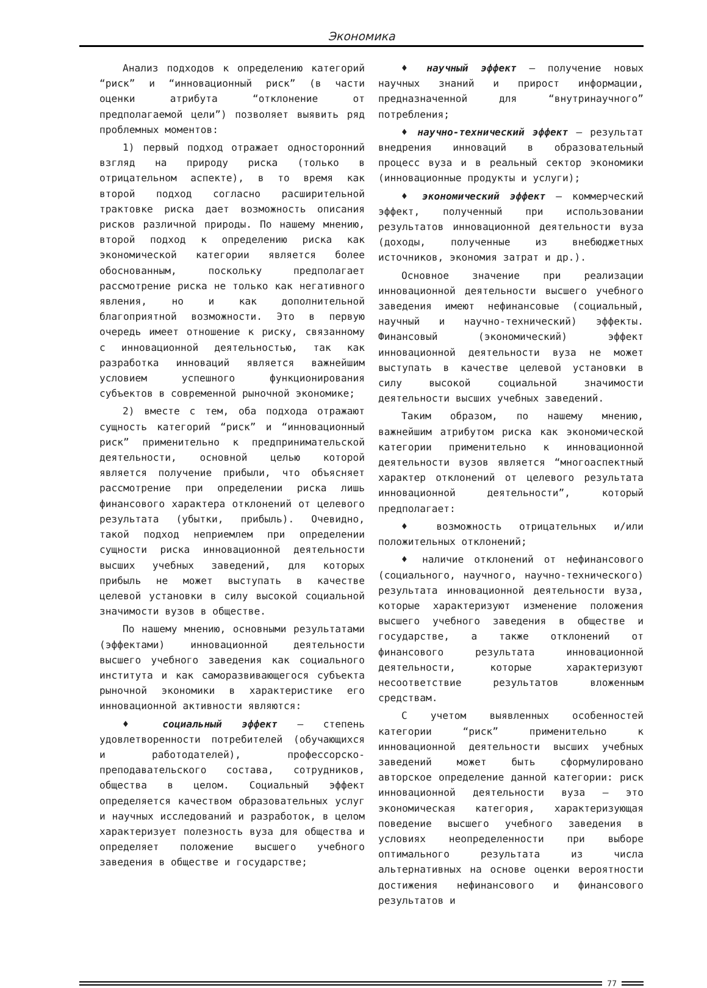Экономика
Анализ подходов к определению категорий “риск” и “инновационный риск” (в части оценки атрибута “отклонение от предполагаемой цели”) позволяет выявить ряд проблемных моментов:
1) первый подход отражает односторонний взгляд на природу риска (только в отрицательном аспекте), в то время как второй подход согласно расширительной трактовке риска дает возможность описания рисков различной природы. По нашему мнению, второй подход к определению риска как экономической категории является более обоснованным, поскольку предполагает рассмотрение риска не только как негативного явления, но и как дополнительной благоприятной возможности. Это в первую очередь имеет отношение к риску, связанному с инновационной деятельностью, так как разработка инноваций является важнейшим условием успешного функционирования субъектов в современной рыночной экономике;
2) вместе с тем, оба подхода отражают сущность категорий “риск” и “инновационный риск” применительно к предпринимательской деятельности, основной целью которой является получение прибыли, что объясняет рассмотрение при определении риска лишь финансового характера отклонений от целевого результата (убытки, прибыль). Очевидно, такой подход неприемлем при определении сущности риска инновационной деятельности высших учебных заведений, для которых прибыль не может выступать в качестве целевой установки в силу высокой социальной значимости вузов в обществе.
По нашему мнению, основными результатами (эффектами) инновационной деятельности высшего учебного заведения как социального института и как саморазвивающегося субъекта рыночной экономики в характеристике его инновационной активности являются:
♦ социальный эффект – степень удовлетворенности потребителей (обучающихся и работодателей), профессорско-преподавательского состава, сотрудников, общества в целом. Социальный эффект определяется качеством образовательных услуг и научных исследований и разработок, в целом характеризует полезность вуза для общества и определяет положение высшего учебного заведения в обществе и государстве;
♦ научный эффект – получение новых научных знаний и прирост информации, предназначенной для “внутринаучного” потребления;
♦ научно-технический эффект – результат внедрения инноваций в образовательный процесс вуза и в реальный сектор экономики (инновационные продукты и услуги);
♦ экономический эффект – коммерческий эффект, полученный при использовании результатов инновационной деятельности вуза (доходы, полученные из внебюджетных источников, экономия затрат и др.).
Основное значение при реализации инновационной деятельности высшего учебного заведения имеют нефинансовые (социальный, научный и научно-технический) эффекты. Финансовый (экономический) эффект инновационной деятельности вуза не может выступать в качестве целевой установки в силу высокой социальной значимости деятельности высших учебных заведений.
Таким образом, по нашему мнению, важнейшим атрибутом риска как экономической категории применительно к инновационной деятельности вузов является “многоаспектный характер отклонений от целевого результата инновационной деятельности”, который предполагает:
♦ возможность отрицательных и/или положительных отклонений;
♦ наличие отклонений от нефинансового (социального, научного, научно-технического) результата инновационной деятельности вуза, которые характеризуют изменение положения высшего учебного заведения в обществе и государстве, а также отклонений от финансового результата инновационной деятельности, которые характеризуют несоответствие результатов вложенным средствам.
С учетом выявленных особенностей категории “риск” применительно к инновационной деятельности высших учебных заведений может быть сформулировано авторское определение данной категории: риск инновационной деятельности вуза – это экономическая категория, характеризующая поведение высшего учебного заведения в условиях неопределенности при выборе оптимального результата из числа альтернативных на основе оценки вероятности достижения нефинансового и финансового результатов и
77